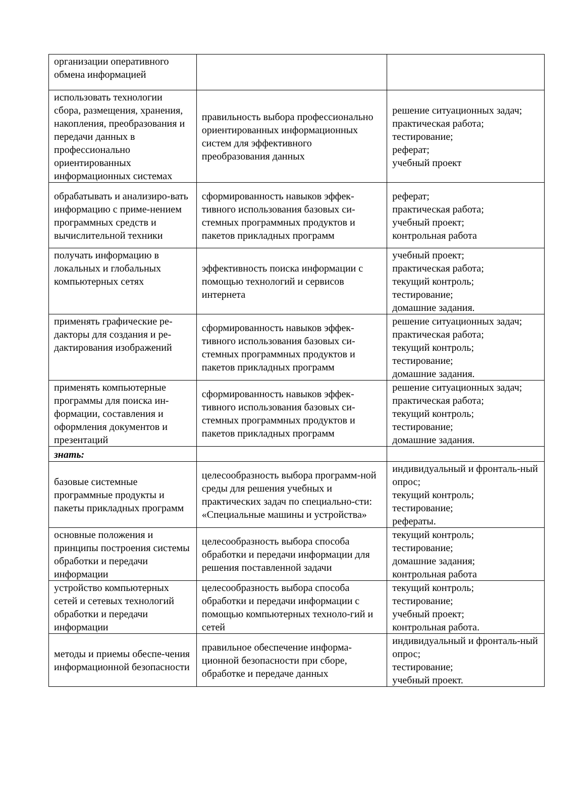| организации оперативного обмена информацией | | |
| использовать технологии сбора, размещения, хранения, накопления, преобразования и передачи данных в профессионально ориентированных информационных системах | правильность выбора профессионально ориентированных информационных систем для эффективного преобразования данных | решение ситуационных задач; практическая работа; тестирование; реферат; учебный проект |
| обрабатывать и анализиро-вать информацию с приме-нением программных средств и вычислительной техники | сформированность навыков эффек-тивного использования базовых си-стемных программных продуктов и пакетов прикладных программ | реферат; практическая работа; учебный проект; контрольная работа |
| получать информацию в локальных и глобальных компьютерных сетях | эффективность поиска информации с помощью технологий и сервисов интернета | учебный проект; практическая работа; текущий контроль; тестирование; домашние задания. |
| применять графические ре-дакторы для создания и ре-дактирования изображений | сформированность навыков эффек-тивного использования базовых си-стемных программных продуктов и пакетов прикладных программ | решение ситуационных задач; практическая работа; текущий контроль; тестирование; домашние задания. |
| применять компьютерные программы для поиска ин-формации, составления и оформления документов и презентаций | сформированность навыков эффек-тивного использования базовых си-стемных программных продуктов и пакетов прикладных программ | решение ситуационных задач; практическая работа; текущий контроль; тестирование; домашние задания. |
| знать: | | |
| базовые системные программные продукты и пакеты прикладных программ | целесообразность выбора программ-ной среды для решения учебных и практических задач по специально-сти: «Специальные машины и устройства» | индивидуальный и фронталь-ный опрос; текущий контроль; тестирование; рефераты. |
| основные положения и принципы построения системы обработки и передачи информации | целесообразность выбора способа обработки и передачи информации для решения поставленной задачи | текущий контроль; тестирование; домашние задания; контрольная работа |
| устройство компьютерных сетей и сетевых технологий обработки и передачи информации | целесообразность выбора способа обработки и передачи информации с помощью компьютерных техноло-гий и сетей | текущий контроль; тестирование; учебный проект; контрольная работа. |
| методы и приемы обеспе-чения информационной безопасности | правильное обеспечение информа-ционной безопасности при сборе, обработке и передаче данных | индивидуальный и фронталь-ный опрос; тестирование; учебный проект. |